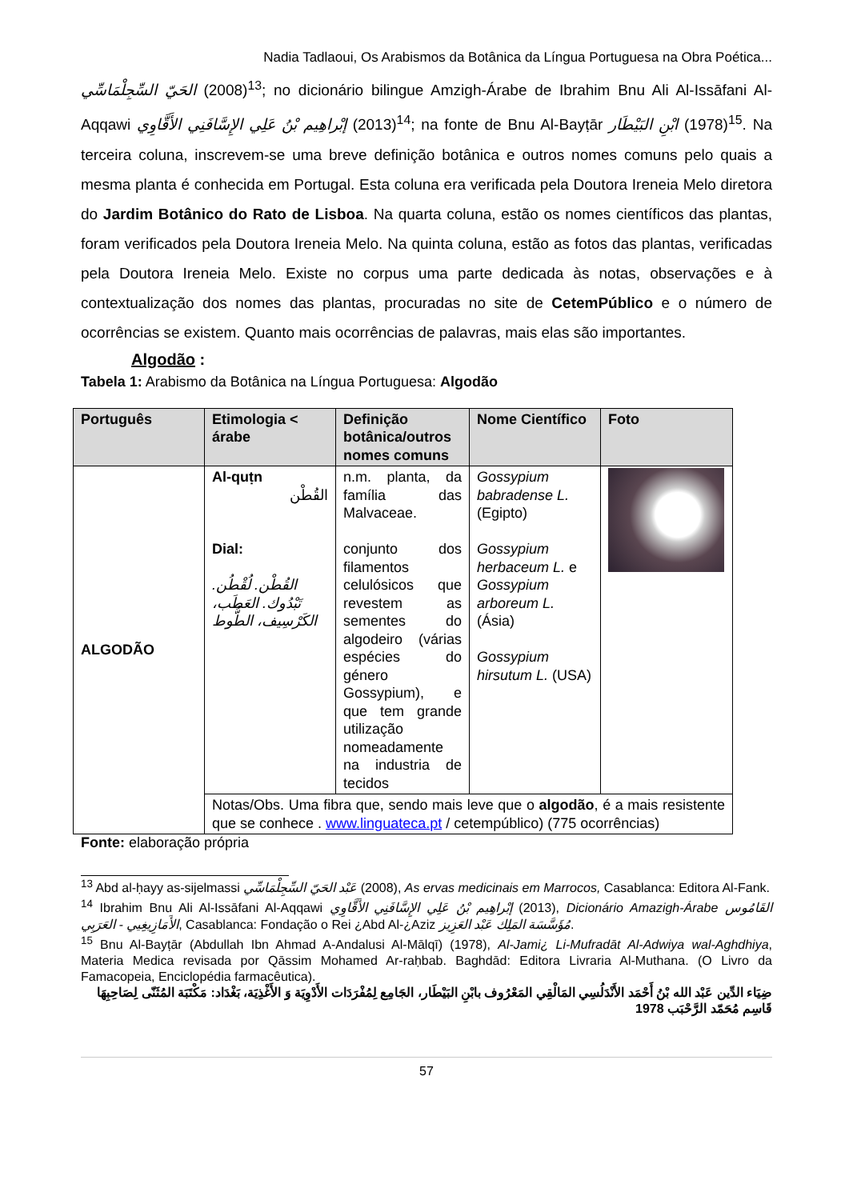Nadia Tadlaoui, Os Arabismos da Botânica da Língua Portuguesa na Obra Poética...
الحَيّ السِّجِلْمَاسِّي (2008)<sup>13</sup>; no dicionário bilingue Amzigh-Árabe de Ibrahim Bnu Ali Al-Issāfani Al-Aqqawi إبْراهِيم بْنُ عَلِي الإِسَّافَنِي الأَقَّاوِي (2013)<sup>14</sup>; na fonte de Bnu Al-Bayṭār ابْنِ البَيْطَار (1978)<sup>15</sup>. Na terceira coluna, inscrevem-se uma breve definição botânica e outros nomes comuns pelo quais a mesma planta é conhecida em Portugal. Esta coluna era verificada pela Doutora Ireneia Melo diretora do Jardim Botânico do Rato de Lisboa. Na quarta coluna, estão os nomes científicos das plantas, foram verificados pela Doutora Ireneia Melo. Na quinta coluna, estão as fotos das plantas, verificadas pela Doutora Ireneia Melo. Existe no corpus uma parte dedicada às notas, observações e à contextualização dos nomes das plantas, procuradas no site de CetemPúblico e o número de ocorrências se existem. Quanto mais ocorrências de palavras, mais elas são importantes.
Algodão :
Tabela 1: Arabismo da Botânica na Língua Portuguesa: Algodão
| Português | Etimologia < árabe | Definição botânica/outros nomes comuns | Nome Científico | Foto |
| --- | --- | --- | --- | --- |
| ALGODÃO | Al-quṭn القُطْن Dial: القُطْن. لُقْطُن. تَبْدُوك. العَطَب، الكَرْسِيف، الطُّوط | n.m. planta, da família das Malvaceae. conjunto dos filamentos celulósicos que revestem as sementes do algodeiro (várias espécies do género Gossypium), e que tem grande utilização nomeadamente na industria de tecidos | Gossypium babradense L. (Egipto) Gossypium herbaceum L. e Gossypium arboreum L. (Ásia) Gossypium hirsutum L. (USA) | |
| | Notas/Obs. Uma fibra que, sendo mais leve que o algodão , é a mais resistente que se conhece . www.linguateca.pt / cetempúblico) (775 ocorrências) | | | |
Fonte: elaboração própria
<sup>13</sup> Abd al-ḥayy as-sijelmassi عَبْد الحَيّ السِّجِلْمَاسِّي (2008), As ervas medicinais em Marrocos, Casablanca: Editora Al-Fank.
<sup>14</sup> Ibrahim Bnu Ali Al-Issāfani Al-Aqqawi إبْراهِيم بْنُ عَلِي الإِسَّافَنِي الأَقَّاوِي (2013), Dicionário Amazigh-Árabe القَامُوس الأَمَازِيغِيي - العَرَبِي, Casablanca: Fondação o Rei ¿Abd Al-¿Aziz مُؤَسَّسَة المَلِك عَبْد العَزِيز.
<sup>15</sup> Bnu Al-Bayṭār (Abdullah Ibn Ahmad A-Andalusi Al-Mālqī) (1978), Al-Jami¿ Li-Mufradāt Al-Adwiya wal-Aghdhiya, Materia Medica revisada por Qāssim Mohamed Ar-raḥbab. Baghdād: Editora Livraria Al-Muthana. (O Livro da Famacopeia, Enciclopédia farmacêutica).
ضِيَاء الدِّين عَبْد الله بْنُ أَحْمَد الأَنْدَلُسِي المَالْقِي المَعْرُوف بابْنِ البَيْطَار، الجَامِع لِمُفْرَدَات الأَدْوِيَة وَ الأَغْذِيَة، بَغْدَاد: مَكْتَبَة المُثَنّى لِصَاحِبِهَا قَاسِم مُحَمّد الرَّحْبَب 1978
57